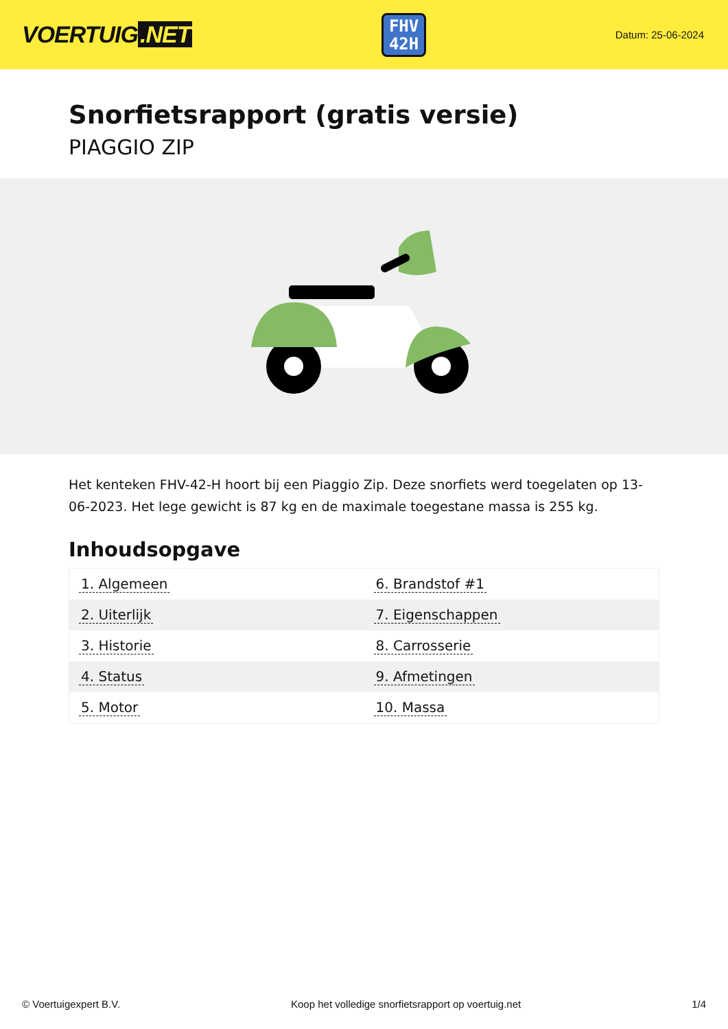VOERTUIG.NET
FHV
42H
Datum: 25-06-2024
Snorfietsrapport (gratis versie)
PIAGGIO ZIP
Het kenteken FHV-42-H hoort bij een Piaggio Zip. Deze snorfiets werd toegelaten op 13-06-2023. Het lege gewicht is 87 kg en de maximale toegestane massa is 255 kg.
Inhoudsopgave
| 1. Algemeen | 6. Brandstof #1 |
| 2. Uiterlijk | 7. Eigenschappen |
| 3. Historie | 8. Carrosserie |
| 4. Status | 9. Afmetingen |
| 5. Motor | 10. Massa |
© Voertuigexpert B.V. Koop het volledige snorfietsrapport op voertuig.net 1/4